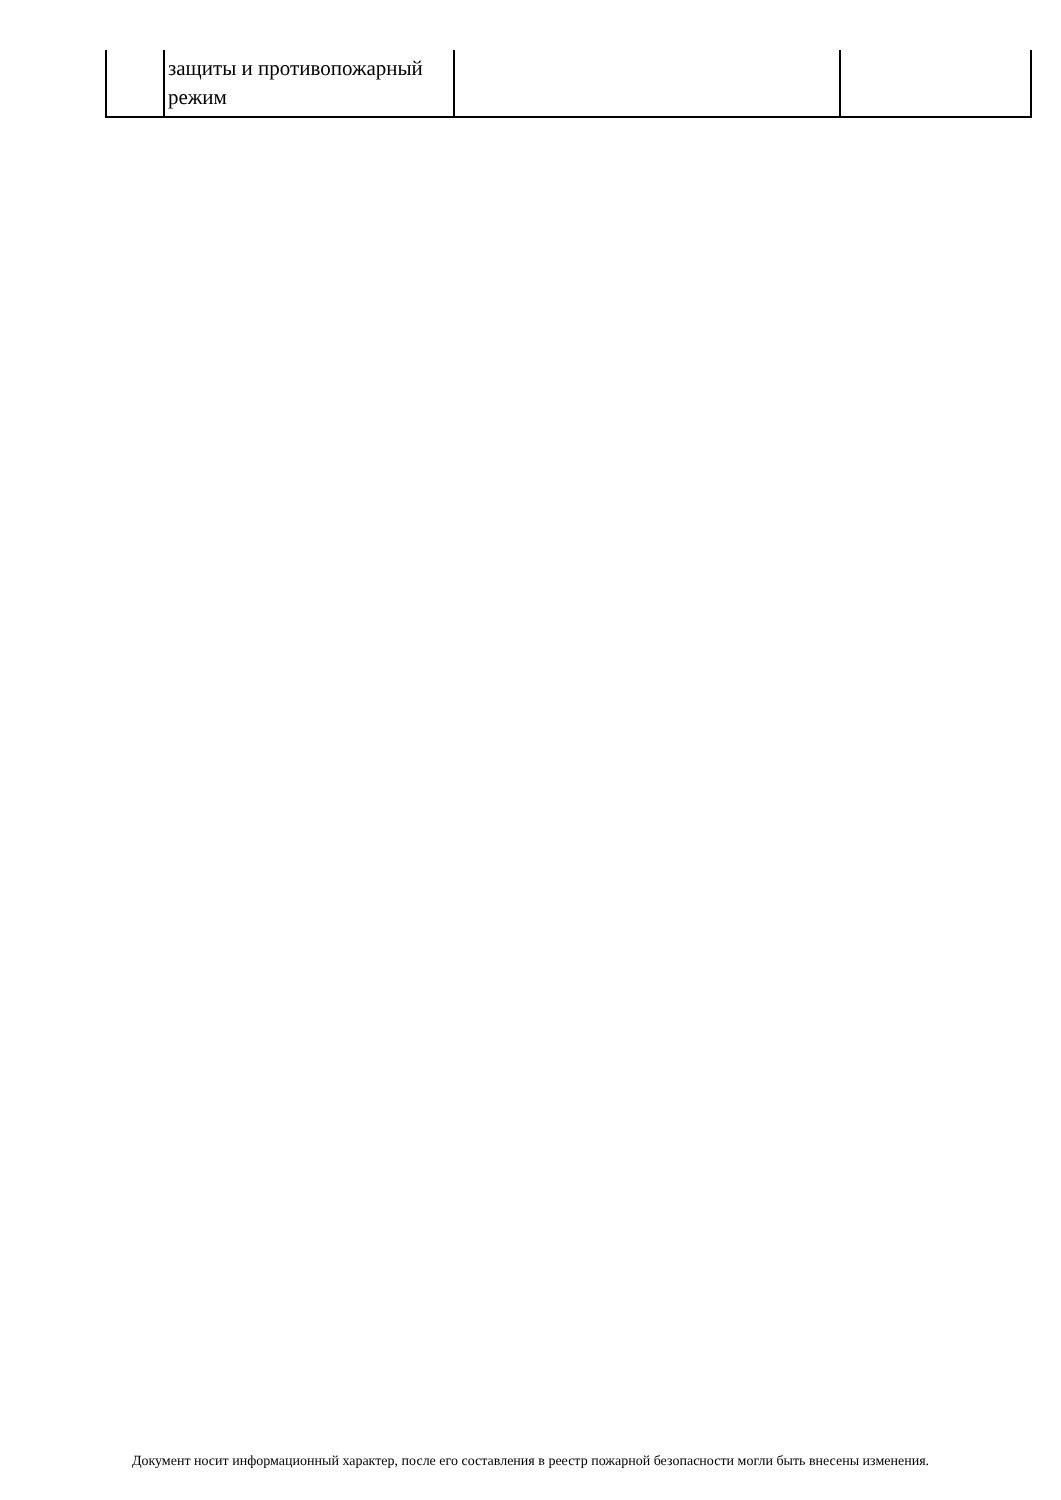| | защиты и противопожарный режим | | |
Документ носит информационный характер, после его составления в реестр пожарной безопасности могли быть внесены изменения.